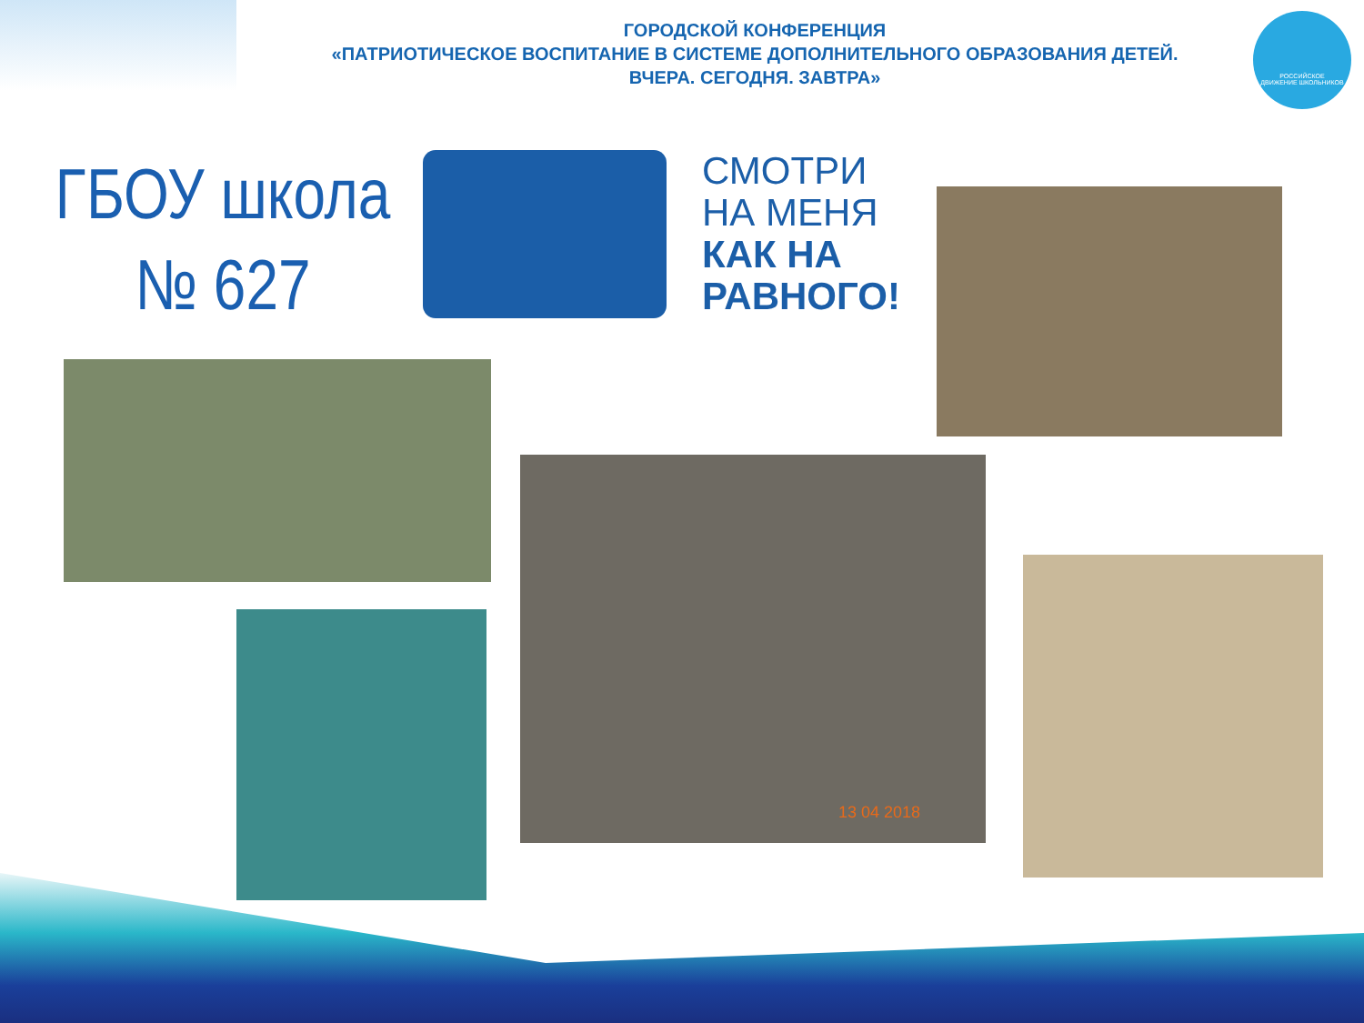ГОРОДСКОЙ КОНФЕРЕНЦИЯ
«ПАТРИОТИЧЕСКОЕ ВОСПИТАНИЕ В СИСТЕМЕ ДОПОЛНИТЕЛЬНОГО ОБРАЗОВАНИЯ ДЕТЕЙ.
ВЧЕРА. СЕГОДНЯ. ЗАВТРА»
РОССИЙСКОЕ
ДВИЖЕНИЕ ШКОЛЬНИКОВ
ГБОУ школа
№ 627
СМОТРИ
НА МЕНЯ
КАК НА
РАВНОГО!
13 04 2018